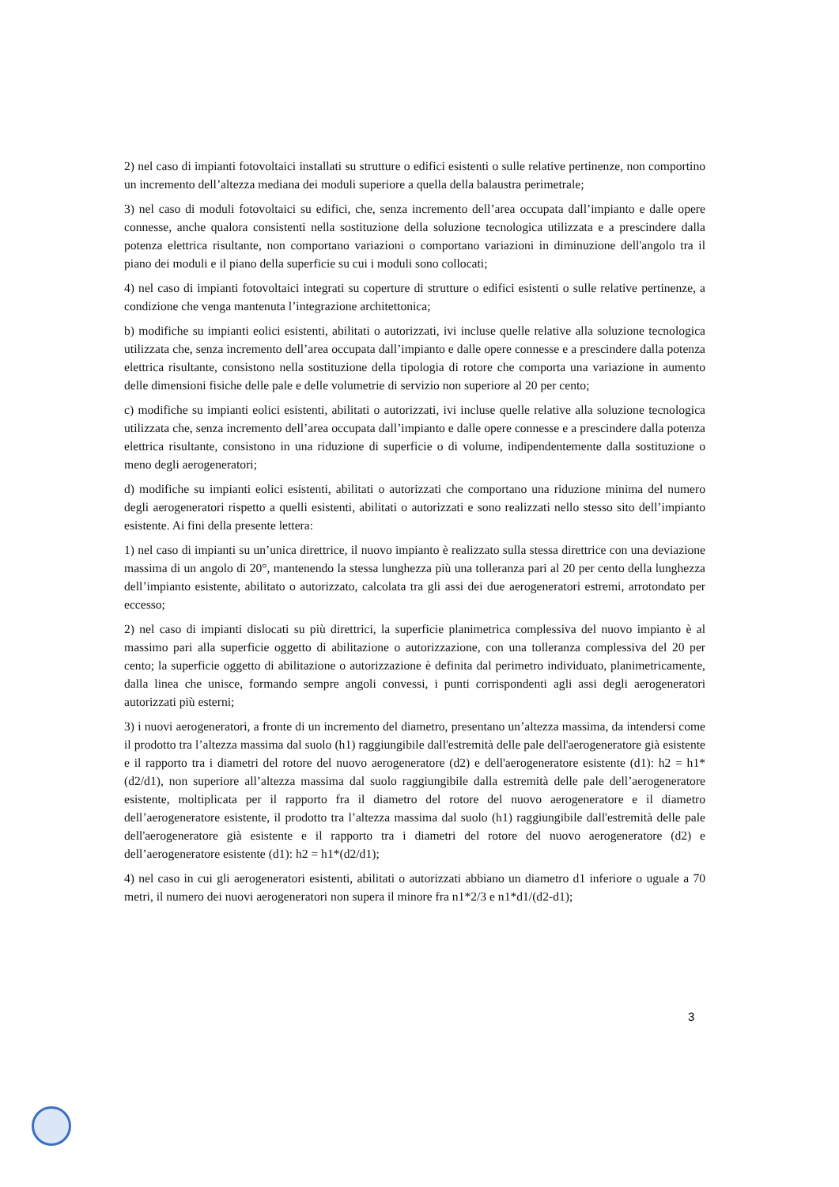2) nel caso di impianti fotovoltaici installati su strutture o edifici esistenti o sulle relative pertinenze, non comportino un incremento dell’altezza mediana dei moduli superiore a quella della balaustra perimetrale;
3) nel caso di moduli fotovoltaici su edifici, che, senza incremento dell’area occupata dall’impianto e dalle opere connesse, anche qualora consistenti nella sostituzione della soluzione tecnologica utilizzata e a prescindere dalla potenza elettrica risultante, non comportano variazioni o comportano variazioni in diminuzione dell'angolo tra il piano dei moduli e il piano della superficie su cui i moduli sono collocati;
4) nel caso di impianti fotovoltaici integrati su coperture di strutture o edifici esistenti o sulle relative pertinenze, a condizione che venga mantenuta l’integrazione architettonica;
b) modifiche su impianti eolici esistenti, abilitati o autorizzati, ivi incluse quelle relative alla soluzione tecnologica utilizzata che, senza incremento dell’area occupata dall’impianto e dalle opere connesse e a prescindere dalla potenza elettrica risultante, consistono nella sostituzione della tipologia di rotore che comporta una variazione in aumento delle dimensioni fisiche delle pale e delle volumetrie di servizio non superiore al 20 per cento;
c) modifiche su impianti eolici esistenti, abilitati o autorizzati, ivi incluse quelle relative alla soluzione tecnologica utilizzata che, senza incremento dell’area occupata dall’impianto e dalle opere connesse e a prescindere dalla potenza elettrica risultante, consistono in una riduzione di superficie o di volume, indipendentemente dalla sostituzione o meno degli aerogeneratori;
d) modifiche su impianti eolici esistenti, abilitati o autorizzati che comportano una riduzione minima del numero degli aerogeneratori rispetto a quelli esistenti, abilitati o autorizzati e sono realizzati nello stesso sito dell’impianto esistente. Ai fini della presente lettera:
1) nel caso di impianti su un’unica direttrice, il nuovo impianto è realizzato sulla stessa direttrice con una deviazione massima di un angolo di 20°, mantenendo la stessa lunghezza più una tolleranza pari al 20 per cento della lunghezza dell’impianto esistente, abilitato o autorizzato, calcolata tra gli assi dei due aerogeneratori estremi, arrotondato per eccesso;
2) nel caso di impianti dislocati su più direttrici, la superficie planimetrica complessiva del nuovo impianto è al massimo pari alla superficie oggetto di abilitazione o autorizzazione, con una tolleranza complessiva del 20 per cento; la superficie oggetto di abilitazione o autorizzazione è definita dal perimetro individuato, planimetricamente, dalla linea che unisce, formando sempre angoli convessi, i punti corrispondenti agli assi degli aerogeneratori autorizzati più esterni;
3) i nuovi aerogeneratori, a fronte di un incremento del diametro, presentano un’altezza massima, da intendersi come il prodotto tra l’altezza massima dal suolo (h1) raggiungibile dall'estremità delle pale dell'aerogeneratore già esistente e il rapporto tra i diametri del rotore del nuovo aerogeneratore (d2) e dell'aerogeneratore esistente (d1): h2 = h1*(d2/d1), non superiore all’altezza massima dal suolo raggiungibile dalla estremità delle pale dell’aerogeneratore esistente, moltiplicata per il rapporto fra il diametro del rotore del nuovo aerogeneratore e il diametro dell’aerogeneratore esistente, il prodotto tra l’altezza massima dal suolo (h1) raggiungibile dall'estremità delle pale dell'aerogeneratore già esistente e il rapporto tra i diametri del rotore del nuovo aerogeneratore (d2) e dell’aerogeneratore esistente (d1): h2 = h1*(d2/d1);
4) nel caso in cui gli aerogeneratori esistenti, abilitati o autorizzati abbiano un diametro d1 inferiore o uguale a 70 metri, il numero dei nuovi aerogeneratori non supera il minore fra n1*2/3 e n1*d1/(d2-d1);
3